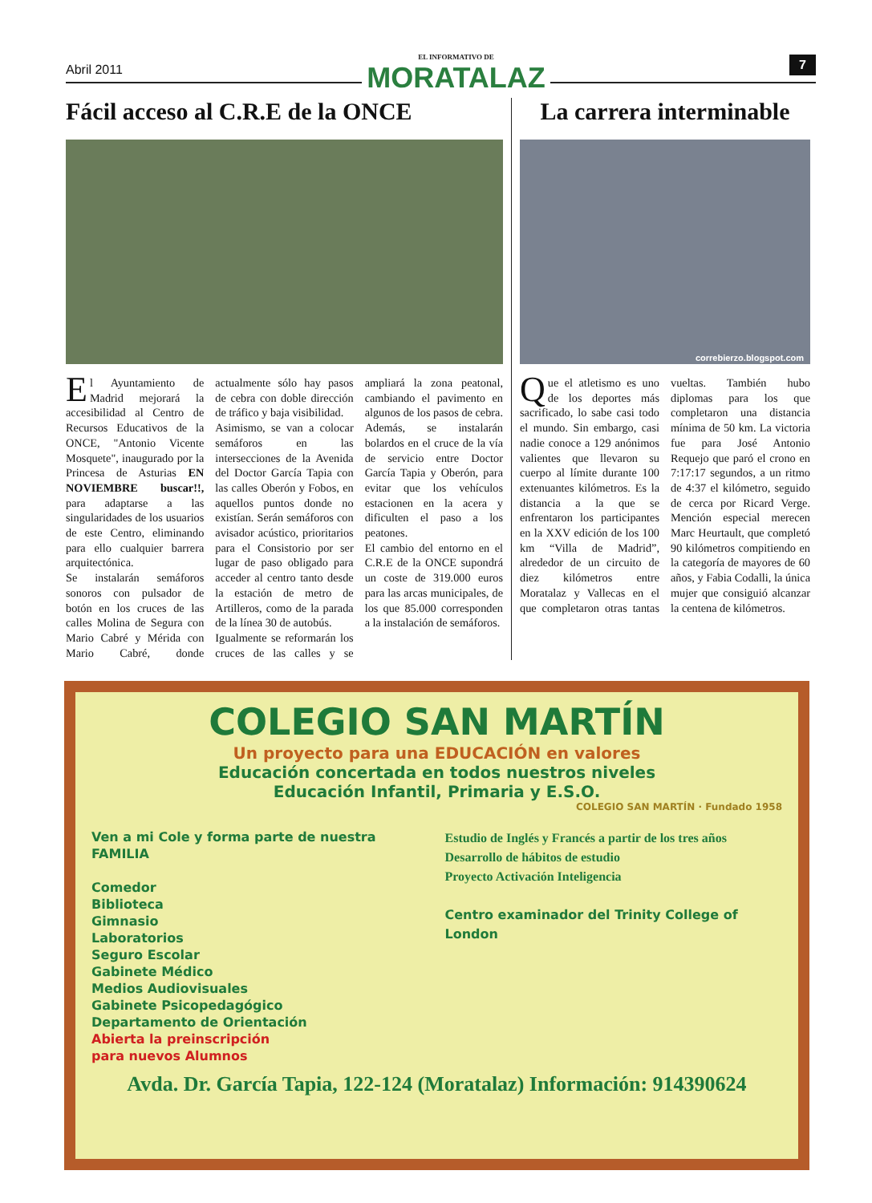Abril 2011
EL INFORMATIVO DE
MORATALAZ
7
Fácil acceso al C.R.E de la ONCE
El Ayuntamiento de Madrid mejorará la accesibilidad al Centro de Recursos Educativos de la ONCE, "Antonio Vicente Mosquete", inaugurado por la Princesa de Asturias EN NOVIEMBRE buscar!!, para adaptarse a las singularidades de los usuarios de este Centro, eliminando para ello cualquier barrera arquitectónica.
Se instalarán semáforos sonoros con pulsador de botón en los cruces de las calles Molina de Segura con Mario Cabré y Mérida con Mario Cabré, donde actualmente sólo hay pasos de cebra con doble dirección de tráfico y baja visibilidad.
Asimismo, se van a colocar semáforos en las intersecciones de la Avenida del Doctor García Tapia con las calles Oberón y Fobos, en aquellos puntos donde no existían. Serán semáforos con avisador acústico, prioritarios para el Consistorio por ser lugar de paso obligado para acceder al centro tanto desde la estación de metro de Artilleros, como de la parada de la línea 30 de autobús.
Igualmente se reformarán los cruces de las calles y se ampliará la zona peatonal, cambiando el pavimento en algunos de los pasos de cebra. Además, se instalarán bolardos en el cruce de la vía de servicio entre Doctor García Tapia y Oberón, para evitar que los vehículos estacionen en la acera y dificulten el paso a los peatones.
El cambio del entorno en el C.R.E de la ONCE supondrá un coste de 319.000 euros para las arcas municipales, de los que 85.000 corresponden a la instalación de semáforos.
La carrera interminable
correbierzo.blogspot.com
Que el atletismo es uno de los deportes más sacrificado, lo sabe casi todo el mundo. Sin embargo, casi nadie conoce a 129 anónimos valientes que llevaron su cuerpo al límite durante 100 extenuantes kilómetros. Es la distancia a la que se enfrentaron los participantes en la XXV edición de los 100 km “Villa de Madrid”, alrededor de un circuito de diez kilómetros entre Moratalaz y Vallecas en el que completaron otras tantas vueltas. También hubo diplomas para los que completaron una distancia mínima de 50 km. La victoria fue para José Antonio Requejo que paró el crono en 7:17:17 segundos, a un ritmo de 4:37 el kilómetro, seguido de cerca por Ricard Verge. Mención especial merecen Marc Heurtault, que completó 90 kilómetros compitiendo en la categoría de mayores de 60 años, y Fabia Codalli, la única mujer que consiguió alcanzar la centena de kilómetros.
COLEGIO SAN MARTÍN
Un proyecto para una EDUCACIÓN en valores
Educación concertada en todos nuestros niveles
Educación Infantil, Primaria y E.S.O.
COLEGIO SAN MARTÍN · Fundado 1958
Ven a mi Cole y forma parte de nuestra FAMILIA
Comedor
Biblioteca
Gimnasio
Laboratorios
Seguro Escolar
Gabinete Médico
Medios Audiovisuales
Gabinete Psicopedagógico
Departamento de Orientación
Abierta la preinscripción
para nuevos Alumnos
Estudio de Inglés y Francés a partir de los tres años
Desarrollo de hábitos de estudio
Proyecto Activación Inteligencia
Centro examinador del Trinity College of London
Avda. Dr. García Tapia, 122-124 (Moratalaz) Información: 914390624